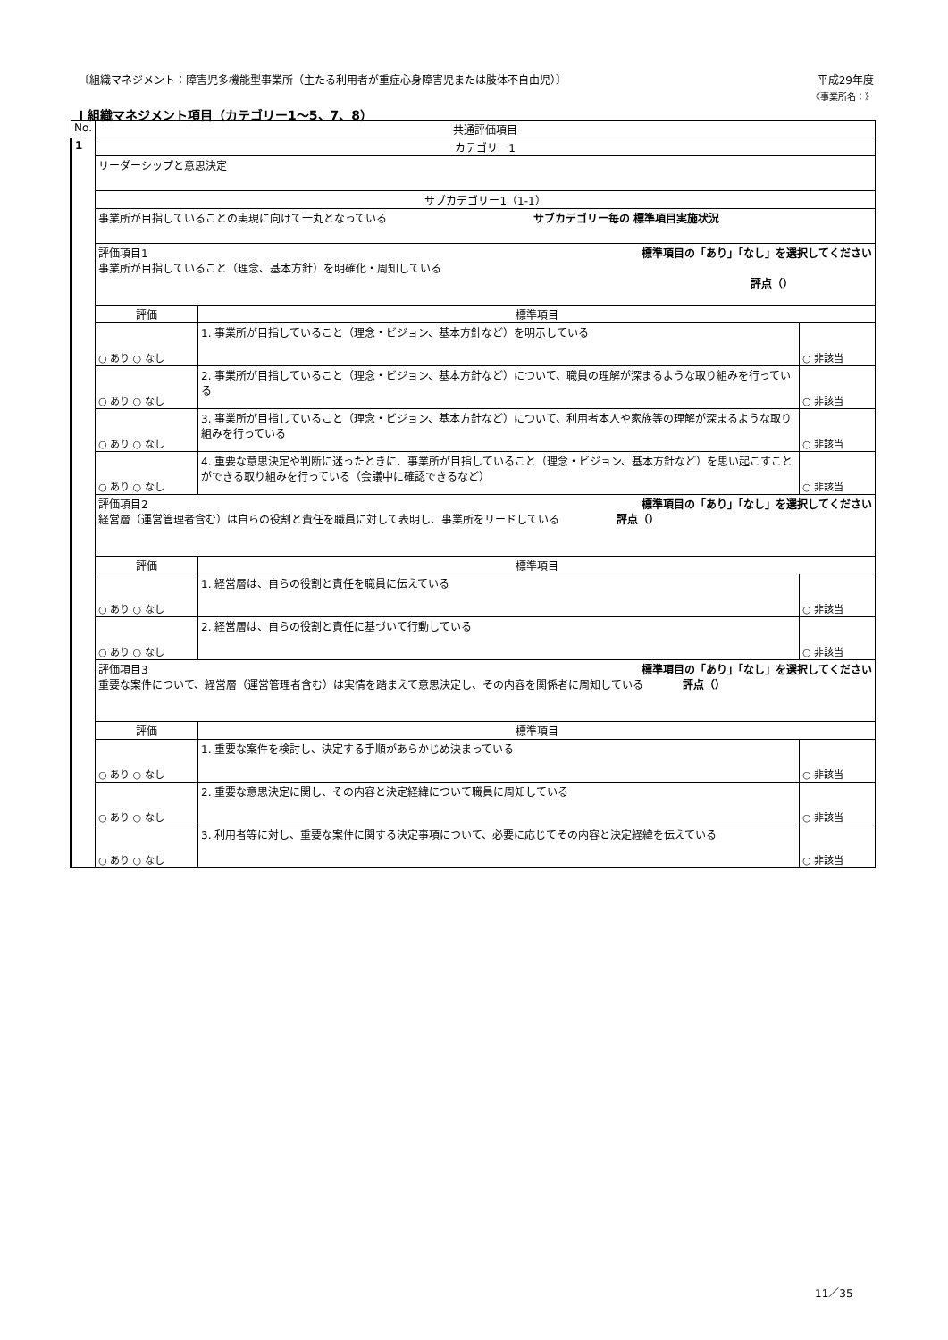〔組織マネジメント：障害児多機能型事業所（主たる利用者が重症心身障害児または肢体不自由児）〕 平成29年度
《事業所名：》
Ⅰ 組織マネジメント項目（カテゴリー1～5、7、8）
| No. | 共通評価項目 | | |
| --- | --- | --- | --- |
| 1 | カテゴリー1 | | |
| | リーダーシップと意思決定 | | |
| | サブカテゴリー1（1-1） | | |
| | 事業所が目指していることの実現に向けて一丸となっている サブカテゴリー毎の 標準項目実施状況 | | |
| | 評価項目1 標準項目の「あり」「なし」を選択してください 事業所が目指していること（理念、基本方針）を明確化・周知している 評点（） | | |
| | 評価 | 標準項目 | |
| | ○ あり ○ なし | 1. 事業所が目指していること（理念・ビジョン、基本方針など）を明示している | ○ 非該当 |
| | ○ あり ○ なし | 2. 事業所が目指していること（理念・ビジョン、基本方針など）について、職員の理解が深まるような取り組みを行っている | ○ 非該当 |
| | ○ あり ○ なし | 3. 事業所が目指していること（理念・ビジョン、基本方針など）について、利用者本人や家族等の理解が深まるような取り組みを行っている | ○ 非該当 |
| | ○ あり ○ なし | 4. 重要な意思決定や判断に迷ったときに、事業所が目指していること（理念・ビジョン、基本方針など）を思い起こすことができる取り組みを行っている（会議中に確認できるなど） | ○ 非該当 |
| | 評価項目2 標準項目の「あり」「なし」を選択してください 経営層（運営管理者含む）は自らの役割と責任を職員に対して表明し、事業所をリードしている 評点（） | | |
| | 評価 | 標準項目 | |
| | ○ あり ○ なし | 1. 経営層は、自らの役割と責任を職員に伝えている | ○ 非該当 |
| | ○ あり ○ なし | 2. 経営層は、自らの役割と責任に基づいて行動している | ○ 非該当 |
| | 評価項目3 標準項目の「あり」「なし」を選択してください 重要な案件について、経営層（運営管理者含む）は実情を踏まえて意思決定し、その内容を関係者に周知している 評点（） | | |
| | 評価 | 標準項目 | |
| | ○ あり ○ なし | 1. 重要な案件を検討し、決定する手順があらかじめ決まっている | ○ 非該当 |
| | ○ あり ○ なし | 2. 重要な意思決定に関し、その内容と決定経緯について職員に周知している | ○ 非該当 |
| | ○ あり ○ なし | 3. 利用者等に対し、重要な案件に関する決定事項について、必要に応じてその内容と決定経緯を伝えている | ○ 非該当 |
11／35